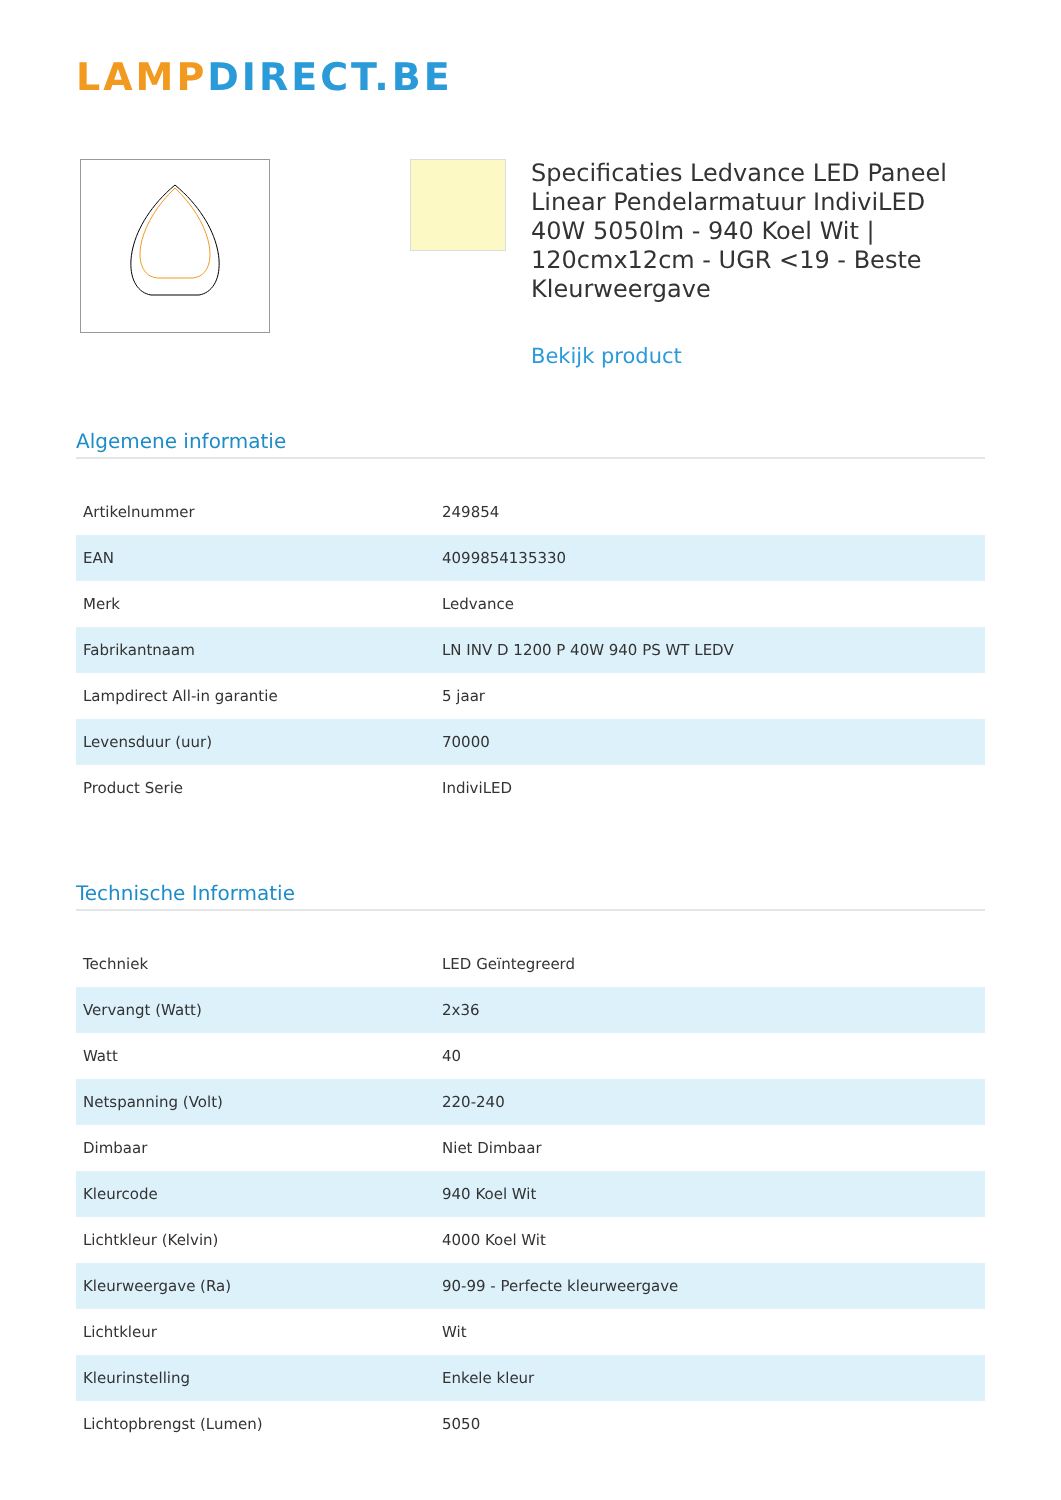LAMP DIRECT.BE
Specificaties Ledvance LED Paneel Linear Pendelarmatuur IndiviLED 40W 5050lm - 940 Koel Wit | 120cmx12cm - UGR <19 - Beste Kleurweergave
Bekijk product
Algemene informatie
| Artikelnummer | 249854 |
| EAN | 4099854135330 |
| Merk | Ledvance |
| Fabrikantnaam | LN INV D 1200 P 40W 940 PS WT LEDV |
| Lampdirect All-in garantie | 5 jaar |
| Levensduur (uur) | 70000 |
| Product Serie | IndiviLED |
Technische Informatie
| Techniek | LED Geïntegreerd |
| Vervangt (Watt) | 2x36 |
| Watt | 40 |
| Netspanning (Volt) | 220-240 |
| Dimbaar | Niet Dimbaar |
| Kleurcode | 940 Koel Wit |
| Lichtkleur (Kelvin) | 4000 Koel Wit |
| Kleurweergave (Ra) | 90-99 - Perfecte kleurweergave |
| Lichtkleur | Wit |
| Kleurinstelling | Enkele kleur |
| Lichtopbrengst (Lumen) | 5050 |